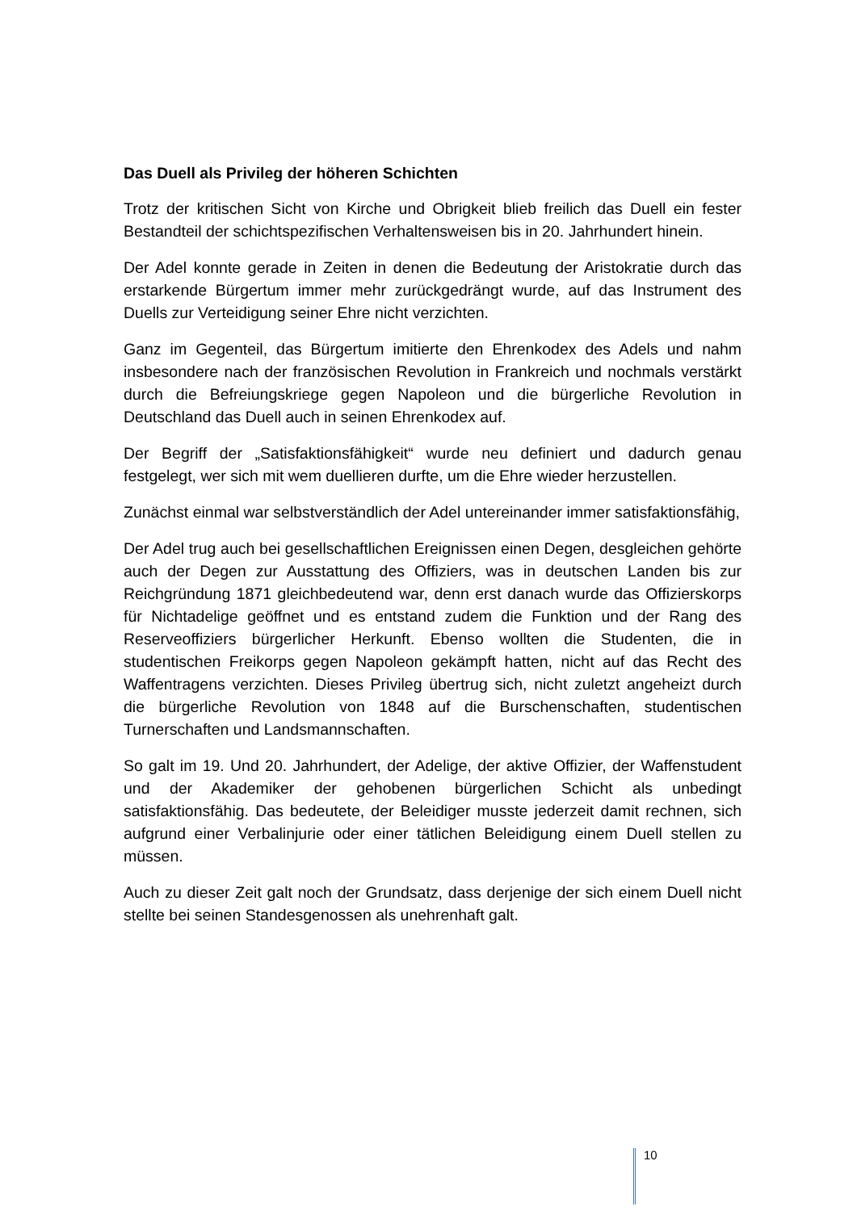Das Duell als Privileg der höheren Schichten
Trotz der kritischen Sicht von Kirche und Obrigkeit blieb freilich das Duell ein fester Bestandteil der schichtspezifischen Verhaltensweisen bis in 20. Jahrhundert hinein.
Der Adel konnte gerade in Zeiten in denen die Bedeutung der Aristokratie durch das erstarkende Bürgertum immer mehr zurückgedrängt wurde, auf das Instrument des Duells zur Verteidigung seiner Ehre nicht verzichten.
Ganz im Gegenteil, das Bürgertum imitierte den Ehrenkodex des Adels und nahm insbesondere nach der französischen Revolution in Frankreich und nochmals verstärkt durch die Befreiungskriege gegen Napoleon und die bürgerliche Revolution in Deutschland das Duell auch in seinen Ehrenkodex auf.
Der Begriff der „Satisfaktionsfähigkeit“ wurde neu definiert und dadurch genau festgelegt, wer sich mit wem duellieren durfte, um die Ehre wieder herzustellen.
Zunächst einmal war selbstverständlich der Adel untereinander immer satisfaktionsfähig,
Der Adel trug auch bei gesellschaftlichen Ereignissen einen Degen, desgleichen gehörte auch der Degen zur Ausstattung des Offiziers, was in deutschen Landen bis zur Reichgründung 1871 gleichbedeutend war, denn erst danach wurde das Offizierskorps für Nichtadelige geöffnet und es entstand zudem die Funktion und der Rang des Reserveoffiziers bürgerlicher Herkunft. Ebenso wollten die Studenten, die in studentischen Freikorps gegen Napoleon gekämpft hatten, nicht auf das Recht des Waffentragens verzichten. Dieses Privileg übertrug sich, nicht zuletzt angeheizt durch die bürgerliche Revolution von 1848 auf die Burschenschaften, studentischen Turnerschaften und Landsmannschaften.
So galt im 19. Und 20. Jahrhundert, der Adelige, der aktive Offizier, der Waffenstudent und der Akademiker der gehobenen bürgerlichen Schicht als unbedingt satisfaktionsfähig. Das bedeutete, der Beleidiger musste jederzeit damit rechnen, sich aufgrund einer Verbalinjurie oder einer tätlichen Beleidigung einem Duell stellen zu müssen.
Auch zu dieser Zeit galt noch der Grundsatz, dass derjenige der sich einem Duell nicht stellte bei seinen Standesgenossen als unehrenhaft galt.
10